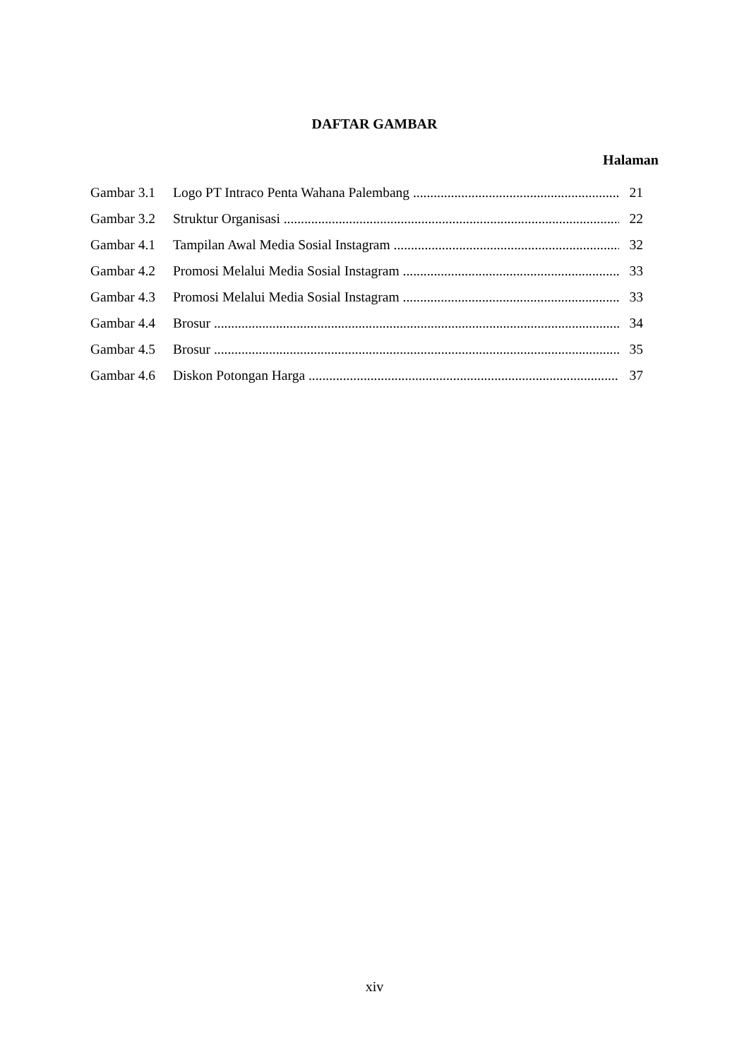DAFTAR GAMBAR
Halaman
Gambar 3.1 Logo PT Intraco Penta Wahana Palembang 21
Gambar 3.2 Struktur Organisasi 22
Gambar 4.1 Tampilan Awal Media Sosial Instagram 32
Gambar 4.2 Promosi Melalui Media Sosial Instagram 33
Gambar 4.3 Promosi Melalui Media Sosial Instagram 33
Gambar 4.4 Brosur 34
Gambar 4.5 Brosur 35
Gambar 4.6 Diskon Potongan Harga 37
xiv